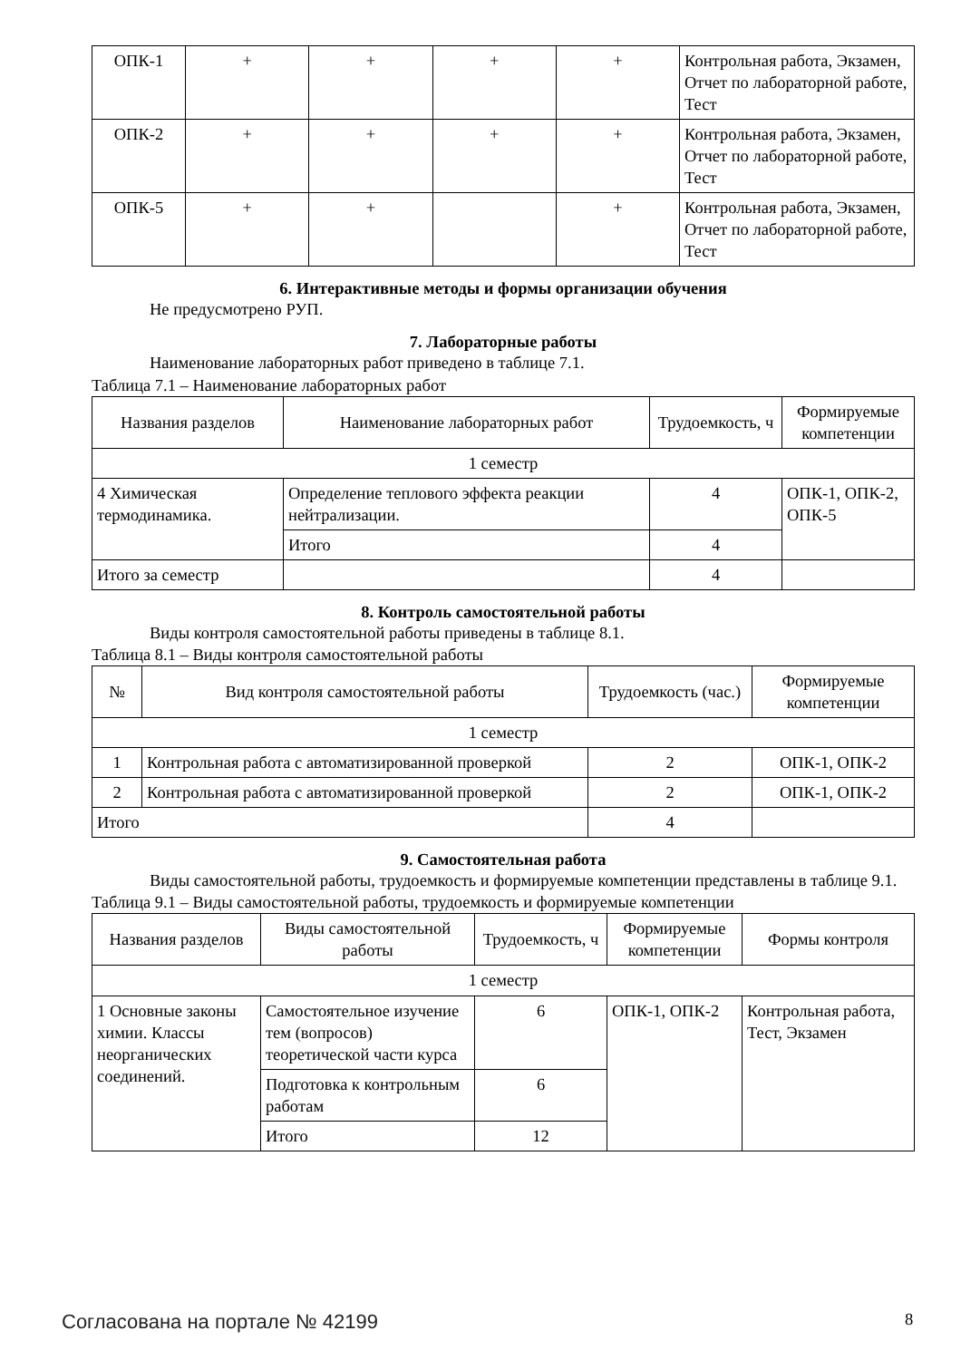| ОПК-1 | + | + | + | + | Контрольная работа, Экзамен, Отчет по лабораторной работе, Тест |
| ОПК-2 | + | + | + | + | Контрольная работа, Экзамен, Отчет по лабораторной работе, Тест |
| ОПК-5 | + | + | | + | Контрольная работа, Экзамен, Отчет по лабораторной работе, Тест |
6. Интерактивные методы и формы организации обучения
Не предусмотрено РУП.
7. Лабораторные работы
Наименование лабораторных работ приведено в таблице 7.1.
Таблица 7.1 – Наименование лабораторных работ
| Названия разделов | Наименование лабораторных работ | Трудоемкость, ч | Формируемые компетенции |
| --- | --- | --- | --- |
| 1 семестр | | | |
| 4 Химическая термодинамика. | Определение теплового эффекта реакции нейтрализации. | 4 | ОПК-1, ОПК-2, ОПК-5 |
| | Итого | 4 | |
| Итого за семестр | | 4 | |
8. Контроль самостоятельной работы
Виды контроля самостоятельной работы приведены в таблице 8.1.
Таблица 8.1 – Виды контроля самостоятельной работы
| № | Вид контроля самостоятельной работы | Трудоемкость (час.) | Формируемые компетенции |
| --- | --- | --- | --- |
| 1 семестр | | | |
| 1 | Контрольная работа с автоматизированной проверкой | 2 | ОПК-1, ОПК-2 |
| 2 | Контрольная работа с автоматизированной проверкой | 2 | ОПК-1, ОПК-2 |
| Итого | | 4 | |
9. Самостоятельная работа
Виды самостоятельной работы, трудоемкость и формируемые компетенции представлены в таблице 9.1.
Таблица 9.1 – Виды самостоятельной работы, трудоемкость и формируемые компетенции
| Названия разделов | Виды самостоятельной работы | Трудоемкость, ч | Формируемые компетенции | Формы контроля |
| --- | --- | --- | --- | --- |
| 1 семестр | | | | |
| 1 Основные законы химии. Классы неорганических соединений. | Самостоятельное изучение тем (вопросов) теоретической части курса | 6 | ОПК-1, ОПК-2 | Контрольная работа, Тест, Экзамен |
| | Подготовка к контрольным работам | 6 | | |
| | Итого | 12 | | |
Согласована на портале № 42199 8